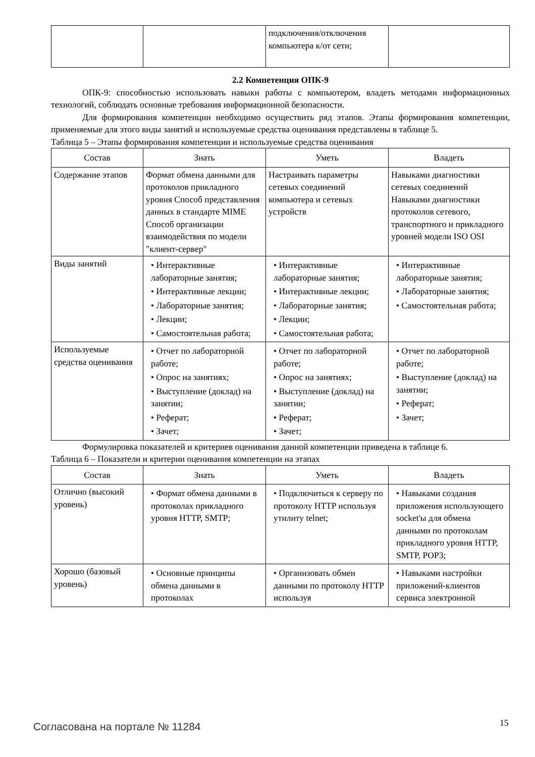| | | подключения/отключения компьютера к/от сети; | |
2.2 Компетенция ОПК-9
ОПК-9: способностью использовать навыки работы с компьютером, владеть методами информационных технологий, соблюдать основные требования информационной безопасности.
Для формирования компетенции необходимо осуществить ряд этапов. Этапы формирования компетенции, применяемые для этого виды занятий и используемые средства оценивания представлены в таблице 5.
Таблица 5 – Этапы формирования компетенции и используемые средства оценивания
| Состав | Знать | Уметь | Владеть |
| --- | --- | --- | --- |
| Содержание этапов | Формат обмена данными для протоколов прикладного уровня Способ представления данных в стандарте MIME Способ организации взаимодействия по модели "клиент-сервер" | Настраивать параметры сетевых соединений компьютера и сетевых устройств | Навыками диагностики сетевых соединений Навыками диагностики протоколов сетевого, транспортного и прикладного уровней модели ISO OSI |
| Виды занятий | • Интерактивные лабораторные занятия; • Интерактивные лекции; • Лабораторные занятия; • Лекции; • Самостоятельная работа; | • Интерактивные лабораторные занятия; • Интерактивные лекции; • Лабораторные занятия; • Лекции; • Самостоятельная работа; | • Интерактивные лабораторные занятия; • Лабораторные занятия; • Самостоятельная работа; |
| Используемые средства оценивания | • Отчет по лабораторной работе; • Опрос на занятиях; • Выступление (доклад) на занятии; • Реферат; • Зачет; | • Отчет по лабораторной работе; • Опрос на занятиях; • Выступление (доклад) на занятии; • Реферат; • Зачет; | • Отчет по лабораторной работе; • Выступление (доклад) на занятии; • Реферат; • Зачет; |
Формулировка показателей и критериев оценивания данной компетенции приведена в таблице 6.
Таблица 6 – Показатели и критерии оценивания компетенции на этапах
| Состав | Знать | Уметь | Владеть |
| --- | --- | --- | --- |
| Отлично (высокий уровень) | • Формат обмена данными в протоколах прикладного уровня HTTP, SMTP; | • Подключиться к серверу по протоколу HTTP используя утилиту telnet; | • Навыками создания приложения использующего socket'ы для обмена данными по протоколам прикладного уровня HTTP, SMTP, POP3; |
| Хорошо (базовый уровень) | • Основные принципы обмена данными в протоколах | • Организовать обмен данными по протоколу HTTP используя | • Навыками настройки приложений-клиентов сервиса электронной |
Согласована на портале № 11284 15